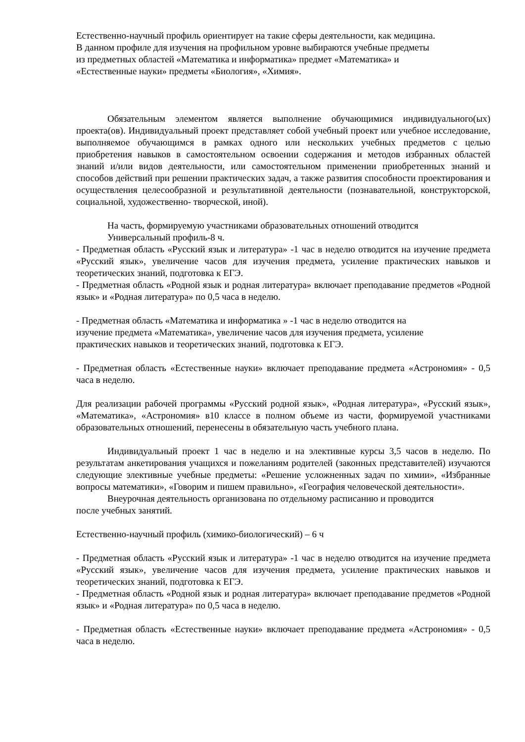Естественно-научный профиль ориентирует на такие сферы деятельности, как медицина.
В данном профиле для изучения на профильном уровне выбираются учебные предметы
из предметных областей «Математика и информатика» предмет «Математика» и
«Естественные науки» предметы «Биология», «Химия».
Обязательным элементом является выполнение обучающимися индивидуального(ых) проекта(ов). Индивидуальный проект представляет собой учебный проект или учебное исследование, выполняемое обучающимся в рамках одного или нескольких учебных предметов с целью приобретения навыков в самостоятельном освоении содержания и методов избранных областей знаний и/или видов деятельности, или самостоятельном применении приобретенных знаний и способов действий при решении практических задач, а также развития способности проектирования и осуществления целесообразной и результативной деятельности (познавательной, конструкторской, социальной, художественно- творческой, иной).
На часть, формируемую участниками образовательных отношений отводится
Универсальный профиль-8 ч.
- Предметная область «Русский язык и литература» -1 час в неделю отводится на изучение предмета «Русский язык», увеличение часов для изучения предмета, усиление практических навыков и теоретических знаний, подготовка к ЕГЭ.
- Предметная область «Родной язык и родная литература» включает преподавание предметов «Родной язык» и «Родная литература» по 0,5 часа в неделю.
- Предметная область «Математика и информатика » -1 час в неделю отводится на
изучение предмета «Математика», увеличение часов для изучения предмета, усиление
практических навыков и теоретических знаний, подготовка к ЕГЭ.
- Предметная область «Естественные науки» включает преподавание предмета «Астрономия» - 0,5 часа в неделю.
Для реализации рабочей программы «Русский родной язык», «Родная литература», «Русский язык», «Математика», «Астрономия» в10 классе в полном объеме из части, формируемой участниками образовательных отношений, перенесены в обязательную часть учебного плана.
Индивидуальный проект 1 час в неделю и на элективные курсы 3,5 часов в неделю. По результатам анкетирования учащихся и пожеланиям родителей (законных представителей) изучаются следующие элективные учебные предметы: «Решение усложненных задач по химии», «Избранные вопросы математики», «Говорим и пишем правильно», «География человеческой деятельности».
Внеурочная деятельность организована по отдельному расписанию и проводится
после учебных занятий.
Естественно-научный профиль (химико-биологический) – 6 ч
- Предметная область «Русский язык и литература» -1 час в неделю отводится на изучение предмета «Русский язык», увеличение часов для изучения предмета, усиление практических навыков и теоретических знаний, подготовка к ЕГЭ.
- Предметная область «Родной язык и родная литература» включает преподавание предметов «Родной язык» и «Родная литература» по 0,5 часа в неделю.
- Предметная область «Естественные науки» включает преподавание предмета «Астрономия» - 0,5 часа в неделю.